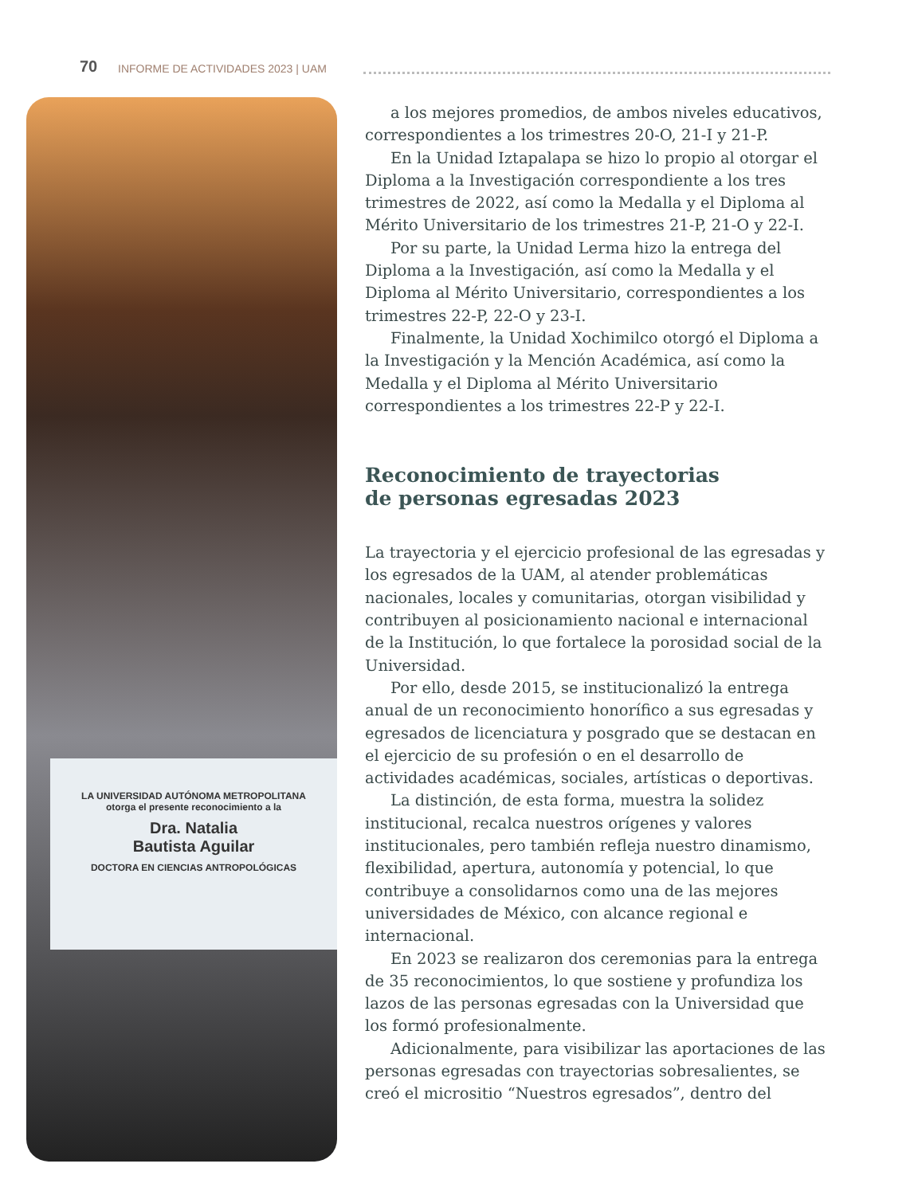70 INFORME DE ACTIVIDADES 2023 | UAM
LA UNIVERSIDAD AUTÓNOMA METROPOLITANA
otorga el presente reconocimiento a la
Dra. Natalia
Bautista Aguilar
DOCTORA EN CIENCIAS ANTROPOLÓGICAS
a los mejores promedios, de ambos niveles educativos, correspondientes a los trimestres 20-O, 21-I y 21-P.
En la Unidad Iztapalapa se hizo lo propio al otorgar el Diploma a la Investigación correspondiente a los tres trimestres de 2022, así como la Medalla y el Diploma al Mérito Universitario de los trimestres 21-P, 21-O y 22-I.
Por su parte, la Unidad Lerma hizo la entrega del Diploma a la Investigación, así como la Medalla y el Diploma al Mérito Universitario, correspondientes a los trimestres 22-P, 22-O y 23-I.
Finalmente, la Unidad Xochimilco otorgó el Diploma a la Investigación y la Mención Académica, así como la Medalla y el Diploma al Mérito Universitario correspondientes a los trimestres 22-P y 22-I.
Reconocimiento de trayectorias
de personas egresadas 2023
La trayectoria y el ejercicio profesional de las egresadas y los egresados de la UAM, al atender problemáticas nacionales, locales y comunitarias, otorgan visibilidad y contribuyen al posicionamiento nacional e internacional de la Institución, lo que fortalece la porosidad social de la Universidad.
Por ello, desde 2015, se institucionalizó la entrega anual de un reconocimiento honorífico a sus egresadas y egresados de licenciatura y posgrado que se destacan en el ejercicio de su profesión o en el desarrollo de actividades académicas, sociales, artísticas o deportivas.
La distinción, de esta forma, muestra la solidez institucional, recalca nuestros orígenes y valores institucionales, pero también refleja nuestro dinamismo, flexibilidad, apertura, autonomía y potencial, lo que contribuye a consolidarnos como una de las mejores universidades de México, con alcance regional e internacional.
En 2023 se realizaron dos ceremonias para la entrega de 35 reconocimientos, lo que sostiene y profundiza los lazos de las personas egresadas con la Universidad que los formó profesionalmente.
Adicionalmente, para visibilizar las aportaciones de las personas egresadas con trayectorias sobresalientes, se creó el micrositio “Nuestros egresados”, dentro del